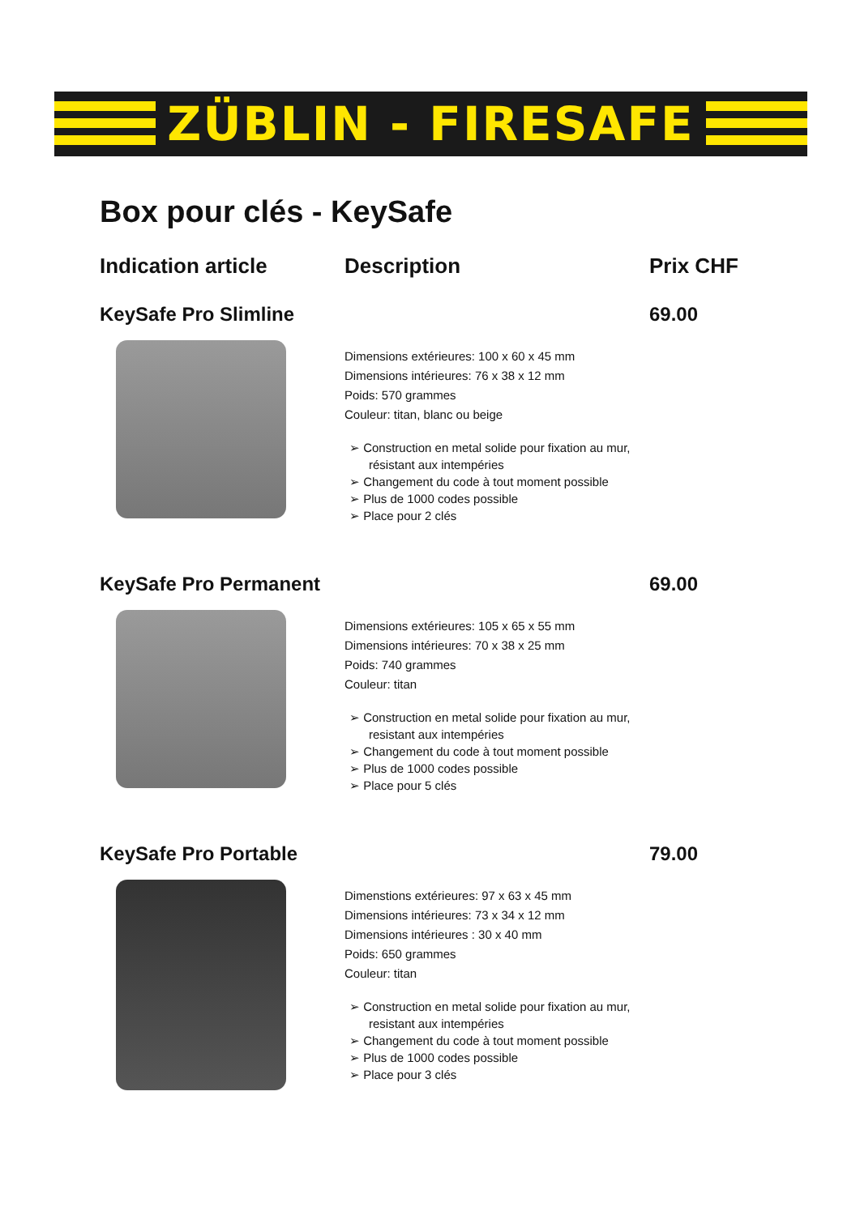ZÜBLIN - FIRESAFE
Box pour clés - KeySafe
Indication article Description Prix CHF
KeySafe Pro Slimline 69.00
Dimensions extérieures: 100 x 60 x 45 mm
Dimensions intérieures: 76 x 38 x 12 mm
Poids: 570 grammes
Couleur: titan, blanc ou beige
➢ Construction en metal solide pour fixation au mur, résistant aux intempéries
➢ Changement du code à tout moment possible
➢ Plus de 1000 codes possible
➢ Place pour 2 clés
KeySafe Pro Permanent
69.00
Dimensions extérieures: 105 x 65 x 55 mm
Dimensions intérieures: 70 x 38 x 25 mm
Poids: 740 grammes
Couleur: titan
➢ Construction en metal solide pour fixation au mur, resistant aux intempéries
➢ Changement du code à tout moment possible
➢ Plus de 1000 codes possible
➢ Place pour 5 clés
KeySafe Pro Portable 79.00
Dimenstions extérieures: 97 x 63 x 45 mm
Dimensions intérieures: 73 x 34 x 12 mm
Dimensions intérieures : 30 x 40 mm
Poids: 650 grammes
Couleur: titan
➢ Construction en metal solide pour fixation au mur, resistant aux intempéries
➢ Changement du code à tout moment possible
➢ Plus de 1000 codes possible
➢ Place pour 3 clés